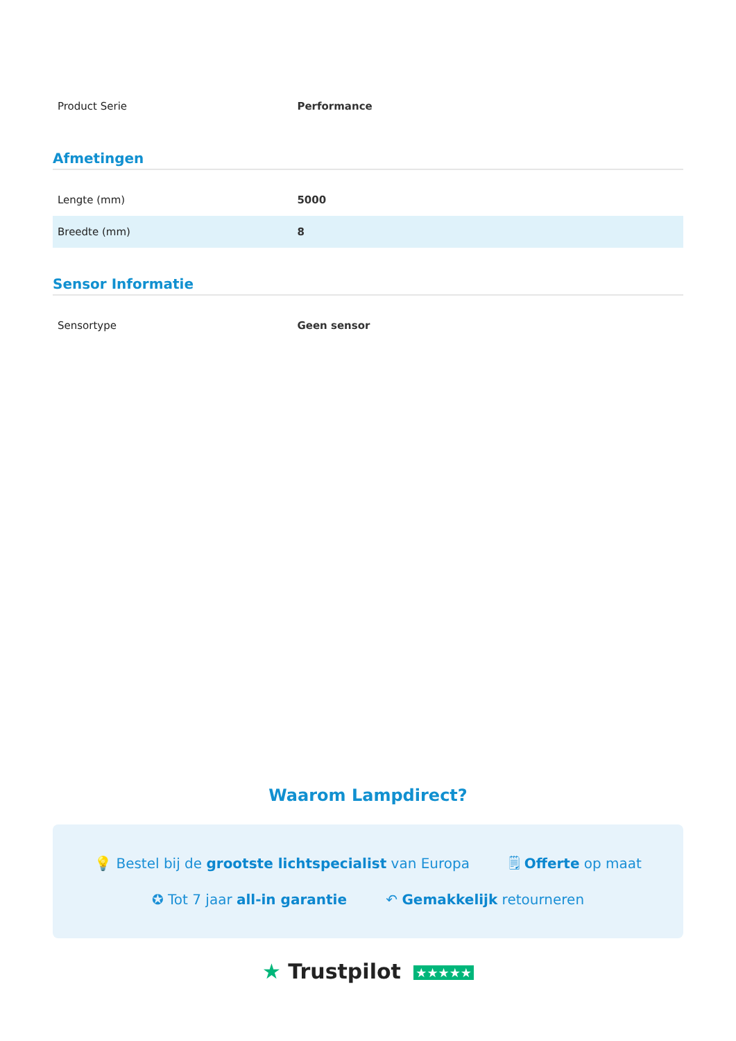| Product Serie | Performance |
Afmetingen
| Lengte (mm) | 5000 |
| Breedte (mm) | 8 |
Sensor Informatie
| Sensortype | Geen sensor |
Waarom Lampdirect?
💡 Bestel bij de grootste lichtspecialist van Europa 🗒 Offerte op maat
✪ Tot 7 jaar all-in garantie ↶ Gemakkelijk retourneren
★ Trustpilot ★★★★★